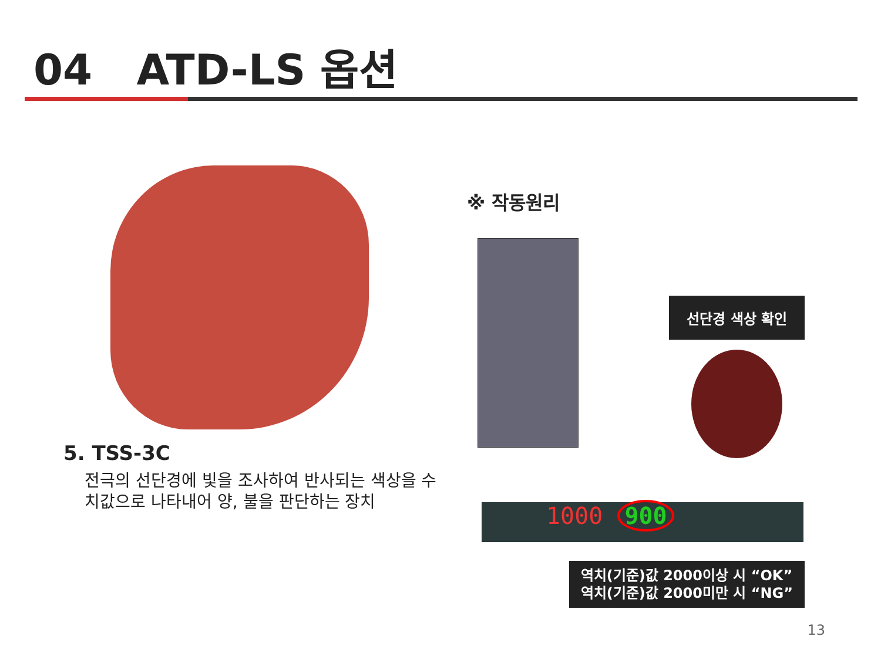04 ATD-LS 옵션
5. TSS-3C
전극의 선단경에 빛을 조사하여 반사되는 색상을 수치값으로 나타내어 양, 불을 판단하는 장치
※ 작동원리
선단경 색상 확인
1000 900
역치(기준)값 2000이상 시 “OK”
역치(기준)값 2000미만 시 “NG”
13